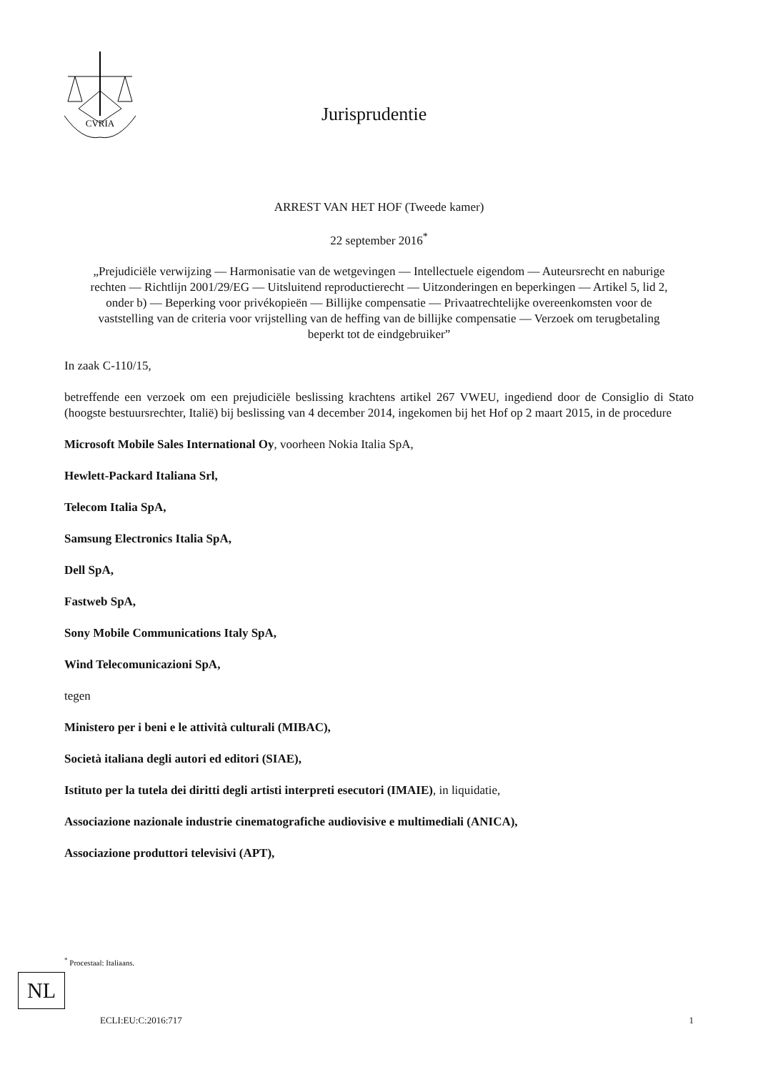CVRIA
Jurisprudentie
ARREST VAN HET HOF (Tweede kamer)
22 september 2016<sup>*</sup>
„Prejudiciële verwijzing — Harmonisatie van de wetgevingen — Intellectuele eigendom — Auteursrecht en naburige rechten — Richtlijn 2001/29/EG — Uitsluitend reproductierecht — Uitzonderingen en beperkingen — Artikel 5, lid 2, onder b) — Beperking voor privékopieën — Billijke compensatie — Privaatrechtelijke overeenkomsten voor de vaststelling van de criteria voor vrijstelling van de heffing van de billijke compensatie — Verzoek om terugbetaling beperkt tot de eindgebruiker”
In zaak C-110/15,
betreffende een verzoek om een prejudiciële beslissing krachtens artikel 267 VWEU, ingediend door de Consiglio di Stato (hoogste bestuursrechter, Italië) bij beslissing van 4 december 2014, ingekomen bij het Hof op 2 maart 2015, in de procedure
Microsoft Mobile Sales International Oy, voorheen Nokia Italia SpA,
Hewlett-Packard Italiana Srl,
Telecom Italia SpA,
Samsung Electronics Italia SpA,
Dell SpA,
Fastweb SpA,
Sony Mobile Communications Italy SpA,
Wind Telecomunicazioni SpA,
tegen
Ministero per i beni e le attività culturali (MIBAC),
Società italiana degli autori ed editori (SIAE),
Istituto per la tutela dei diritti degli artisti interpreti esecutori (IMAIE), in liquidatie,
Associazione nazionale industrie cinematografiche audiovisive e multimediali (ANICA),
Associazione produttori televisivi (APT),
<sup>*</sup> Procestaal: Italiaans.
NL
ECLI:EU:C:2016:717 1